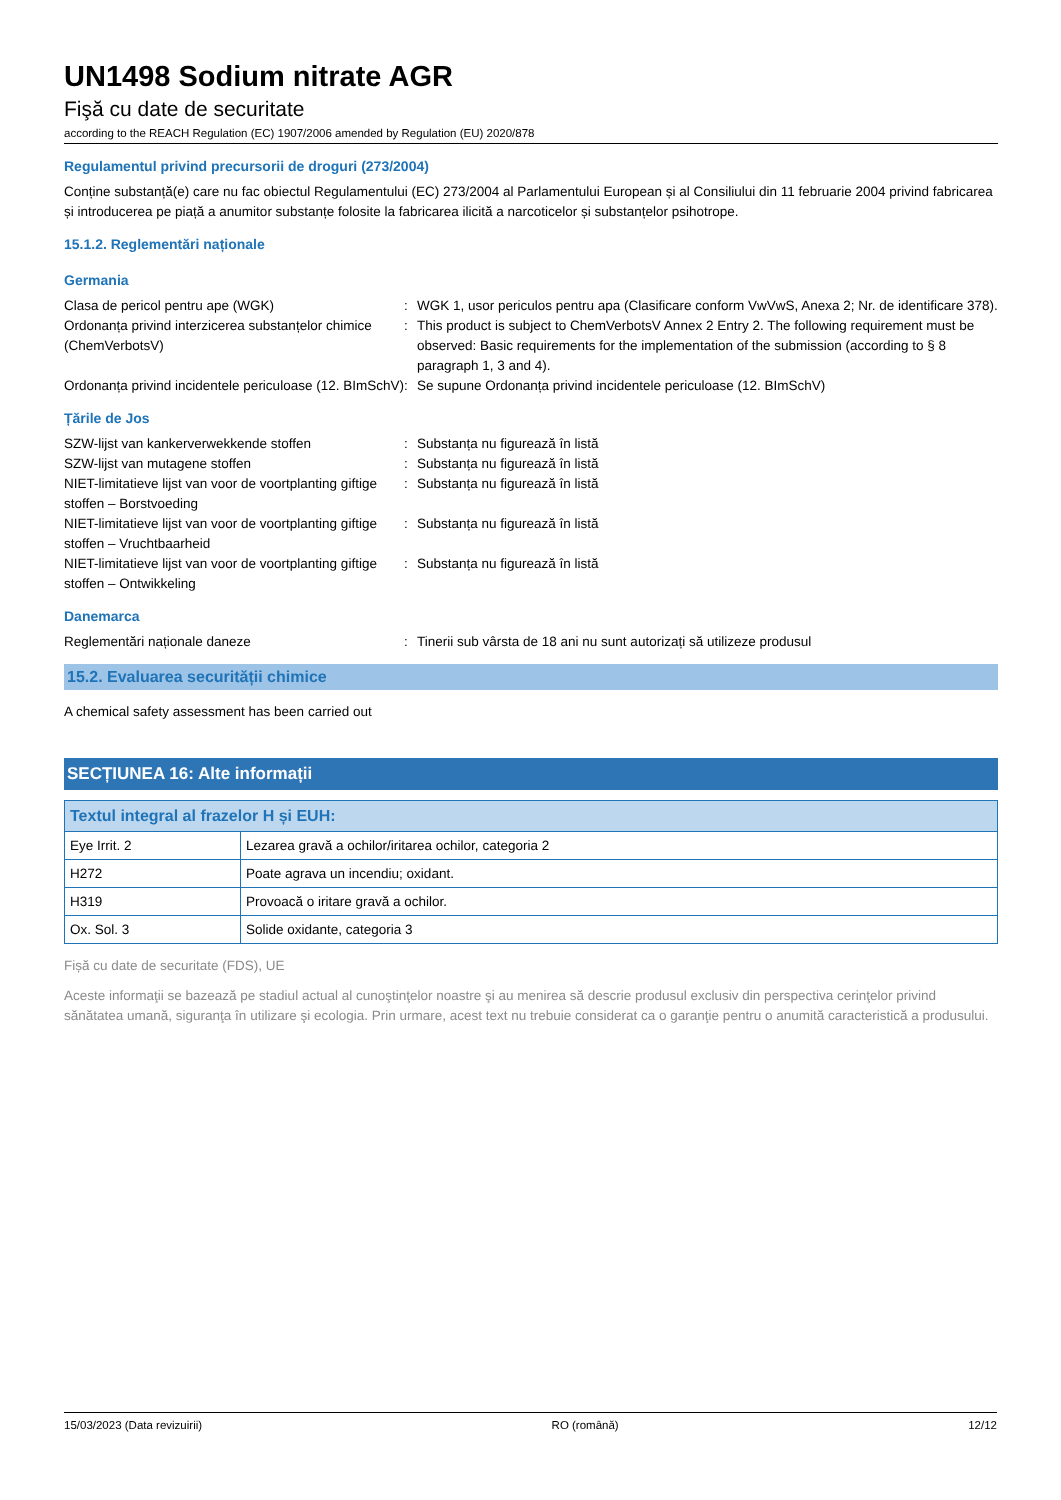UN1498 Sodium nitrate AGR
Fişă cu date de securitate
according to the REACH Regulation (EC) 1907/2006 amended by Regulation (EU) 2020/878
Regulamentul privind precursorii de droguri (273/2004)
Conține substanță(e) care nu fac obiectul Regulamentului (EC) 273/2004 al Parlamentului European și al Consiliului din 11 februarie 2004 privind fabricarea și introducerea pe piață a anumitor substanțe folosite la fabricarea ilicită a narcoticelor și substanțelor psihotrope.
15.1.2. Reglementări naționale
Germania
Clasa de pericol pentru ape (WGK) : WGK 1, usor periculos pentru apa (Clasificare conform VwVwS, Anexa 2; Nr. de identificare 378).
Ordonanța privind interzicerea substanțelor chimice (ChemVerbotsV)
: This product is subject to ChemVerbotsV Annex 2 Entry 2. The following requirement must be observed: Basic requirements for the implementation of the submission (according to § 8 paragraph 1, 3 and 4).
Ordonanța privind incidentele periculoase (12. BImSchV)
: Se supune Ordonanța privind incidentele periculoase (12. BImSchV)
Țările de Jos
SZW-lijst van kankerverwekkende stoffen : Substanța nu figurează în listă
SZW-lijst van mutagene stoffen : Substanța nu figurează în listă
NIET-limitatieve lijst van voor de voortplanting giftige stoffen – Borstvoeding
: Substanța nu figurează în listă
NIET-limitatieve lijst van voor de voortplanting giftige stoffen – Vruchtbaarheid
: Substanța nu figurează în listă
NIET-limitatieve lijst van voor de voortplanting giftige stoffen – Ontwikkeling
: Substanța nu figurează în listă
Danemarca
Reglementări naționale daneze : Tinerii sub vârsta de 18 ani nu sunt autorizați să utilizeze produsul
15.2. Evaluarea securității chimice
A chemical safety assessment has been carried out
SECȚIUNEA 16: Alte informații
| Textul integral al frazelor H și EUH: | |
| --- | --- |
| Eye Irrit. 2 | Lezarea gravă a ochilor/iritarea ochilor, categoria 2 |
| H272 | Poate agrava un incendiu; oxidant. |
| H319 | Provoacă o iritare gravă a ochilor. |
| Ox. Sol. 3 | Solide oxidante, categoria 3 |
Fișă cu date de securitate (FDS), UE
Aceste informaţii se bazează pe stadiul actual al cunoştinţelor noastre şi au menirea să descrie produsul exclusiv din perspectiva cerinţelor privind sănătatea umană, siguranţa în utilizare şi ecologia. Prin urmare, acest text nu trebuie considerat ca o garanţie pentru o anumită caracteristică a produsului.
15/03/2023 (Data revizuirii) RO (română) 12/12